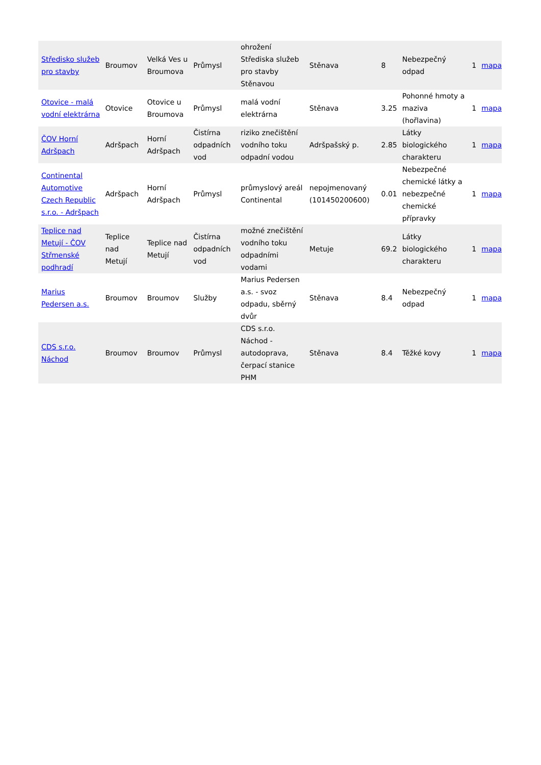| Středisko služeb pro stavby | Broumov | Velká Ves u Broumova | Průmysl | ohrožení Střediska služeb pro stavby Stěnavou | Stěnava | 8 | Nebezpečný odpad | 1 | mapa |
| Otovice - malá vodní elektrárna | Otovice | Otovice u Broumova | Průmysl | malá vodní elektrárna | Stěnava | 3.25 | Pohonné hmoty a maziva (hořlavina) | 1 | mapa |
| ČOV Horní Adršpach | Adršpach | Horní Adršpach | Čistírna odpadních vod | riziko znečištění vodního toku odpadní vodou | Adršpašský p. | 2.85 | Látky biologického charakteru | 1 | mapa |
| Continental Automotive Czech Republic s.r.o. - Adršpach | Adršpach | Horní Adršpach | Průmysl | průmyslový areál Continental | nepojmenovaný (101450200600) | 0.01 | Nebezpečné chemické látky a nebezpečné chemické přípravky | 1 | mapa |
| Teplice nad Metují - ČOV Střmenské podhradí | Teplice nad Metují | Teplice nad Metují | Čistírna odpadních vod | možné znečištění vodního toku odpadními vodami | Metuje | 69.2 | Látky biologického charakteru | 1 | mapa |
| Marius Pedersen a.s. | Broumov | Broumov | Služby | Marius Pedersen a.s. - svoz odpadu, sběrný dvůr | Stěnava | 8.4 | Nebezpečný odpad | 1 | mapa |
| CDS s.r.o. Náchod | Broumov | Broumov | Průmysl | CDS s.r.o. Náchod - autodoprava, čerpací stanice PHM | Stěnava | 8.4 | Těžké kovy | 1 | mapa |